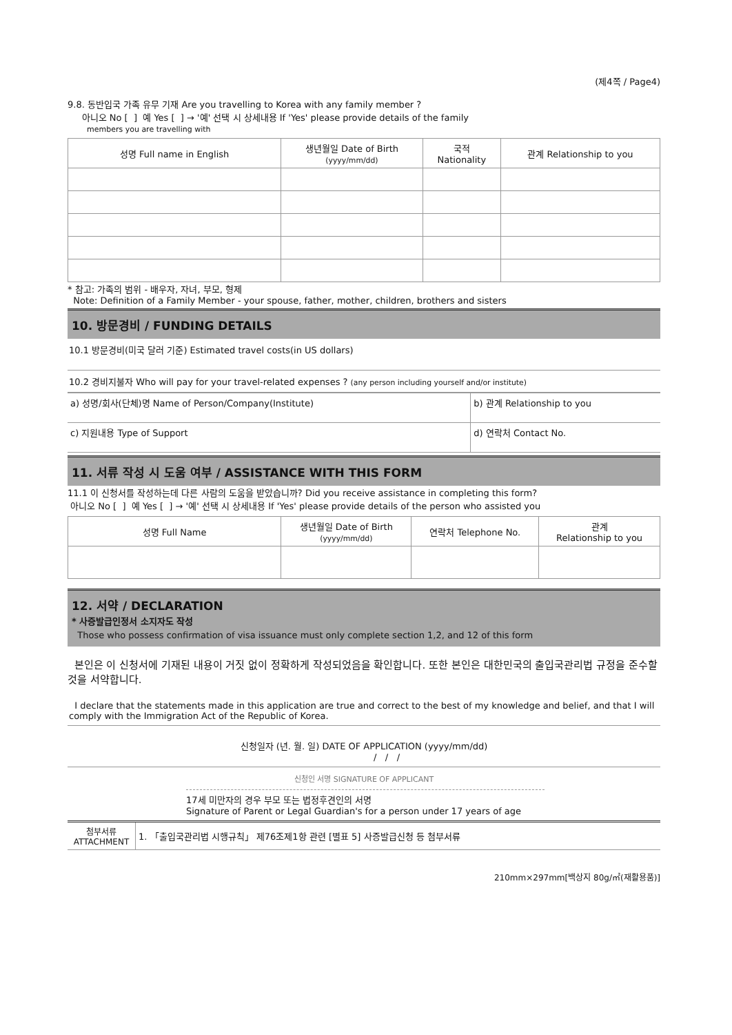(제4쪽 / Page4)
9.8. 동반입국 가족 유무 기재 Are you travelling to Korea with any family member ?
아니오 No [ ] 예 Yes [ ] → '예' 선택 시 상세내용 If 'Yes' please provide details of the family
members you are travelling with
| 성명 Full name in English | 생년월일 Date of Birth (yyyy/mm/dd) | 국적 Nationality | 관계 Relationship to you |
| --- | --- | --- | --- |
* 참고: 가족의 범위 - 배우자, 자녀, 부모, 형제
Note: Definition of a Family Member - your spouse, father, mother, children, brothers and sisters
10. 방문경비 / FUNDING DETAILS
10.1 방문경비(미국 달러 기준) Estimated travel costs(in US dollars)
10.2 경비지불자 Who will pay for your travel-related expenses ? (any person including yourself and/or institute)
| a) 성명/회사(단체)명 Name of Person/Company(Institute) | b) 관계 Relationship to you |
| c) 지원내용 Type of Support | d) 연락처 Contact No. |
11. 서류 작성 시 도움 여부 / ASSISTANCE WITH THIS FORM
11.1 이 신청서를 작성하는데 다른 사람의 도움을 받았습니까? Did you receive assistance in completing this form?
아니오 No [ ] 예 Yes [ ] → '예' 선택 시 상세내용 If 'Yes' please provide details of the person who assisted you
| 성명 Full Name | 생년월일 Date of Birth (yyyy/mm/dd) | 연락처 Telephone No. | 관계 Relationship to you |
| --- | --- | --- | --- |
12. 서약 / DECLARATION
* 사증발급인정서 소지자도 작성
Those who possess confirmation of visa issuance must only complete section 1,2, and 12 of this form
본인은 이 신청서에 기재된 내용이 거짓 없이 정확하게 작성되었음을 확인합니다. 또한 본인은 대한민국의 출입국관리법 규정을 준수할 것을 서약합니다.
I declare that the statements made in this application are true and correct to the best of my knowledge and belief, and that I will comply with the Immigration Act of the Republic of Korea.
신청일자 (년. 월. 일) DATE OF APPLICATION (yyyy/mm/dd)
/ / /
신청인 서명 SIGNATURE OF APPLICANT
17세 미만자의 경우 부모 또는 법정후견인의 서명
Signature of Parent or Legal Guardian's for a person under 17 years of age
| 첨부서류 ATTACHMENT | 1. 「출입국관리법 시행규칙」 제76조제1항 관련 [별표 5] 사증발급신청 등 첨부서류 |
210mm×297mm[백상지 80g/㎡(재활용품)]